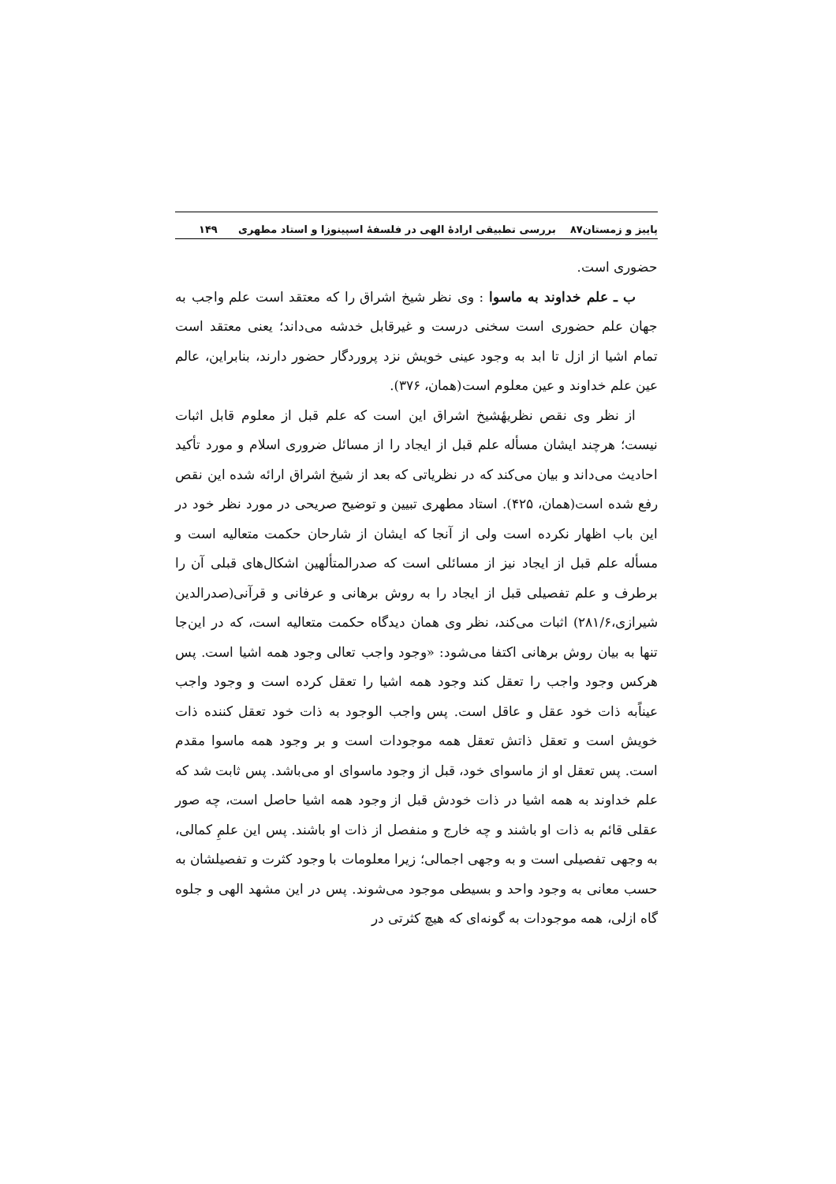پاییز و زمستان۸۷ بررسی تطبیقی ارادهٔ الهی در فلسفهٔ اسپینوزا و استاد مطهری ۱۴۹
حضوری است.
ب ـ علم خداوند به ماسوا : وی نظر شیخ اشراق را که معتقد است علم واجب به جهان علم حضوری است سخنی درست و غیرقابل خدشه می‌داند؛ یعنی معتقد است تمام اشیا از ازل تا ابد به وجود عینی خویش نزد پروردگار حضور دارند، بنابراین، عالم عین علم خداوند و عین معلوم است(همان، ۳۷۶).
از نظر وی نقص نظریهٔشیخ اشراق این است که علم قبل از معلوم قابل اثبات نیست؛ هرچند ایشان مسأله علم قبل از ایجاد را از مسائل ضروری اسلام و مورد تأکید احادیث می‌داند و بیان می‌کند که در نظریاتی که بعد از شیخ اشراق ارائه شده این نقص رفع شده است(همان، ۴۲۵). استاد مطهری تبیین و توضیح صریحی در مورد نظر خود در این باب اظهار نکرده است ولی از آنجا که ایشان از شارحان حکمت متعالیه است و مسأله علم قبل از ایجاد نیز از مسائلی است که صدرالمتألهین اشکال‌های قبلی آن را برطرف و علم تفصیلی قبل از ایجاد را به روش برهانی و عرفانی و قرآنی(صدرالدین شیرازی،۲۸۱/۶) اثبات می‌کند، نظر وی همان دیدگاه حکمت متعالیه است، که در این‌جا تنها به بیان روش برهانی اکتفا می‌شود: «وجود واجب تعالی وجود همه اشیا است. پس هرکس وجود واجب را تعقل کند وجود همه اشیا را تعقل کرده است و وجود واجب عیناًبه ذات خود عقل و عاقل است. پس واجب الوجود به ذات خود تعقل کننده ذات خویش است و تعقل ذاتش تعقل همه موجودات است و بر وجود همه ماسوا مقدم است. پس تعقل او از ماسوای خود، قبل از وجود ماسوای او می‌باشد. پس ثابت شد که علم خداوند به همه اشیا در ذات خودش قبل از وجود همه اشیا حاصل است، چه صور عقلی قائم به ذات او باشند و چه خارج و منفصل از ذات او باشند. پس این علمِ کمالی، به وجهی تفصیلی است و به وجهی اجمالی؛ زیرا معلومات با وجود کثرت و تفصیلشان به حسب معانی به وجود واحد و بسیطی موجود می‌شوند. پس در این مشهد الهی و جلوه گاه ازلی، همه موجودات به گونه‌ای که هیچ کثرتی در